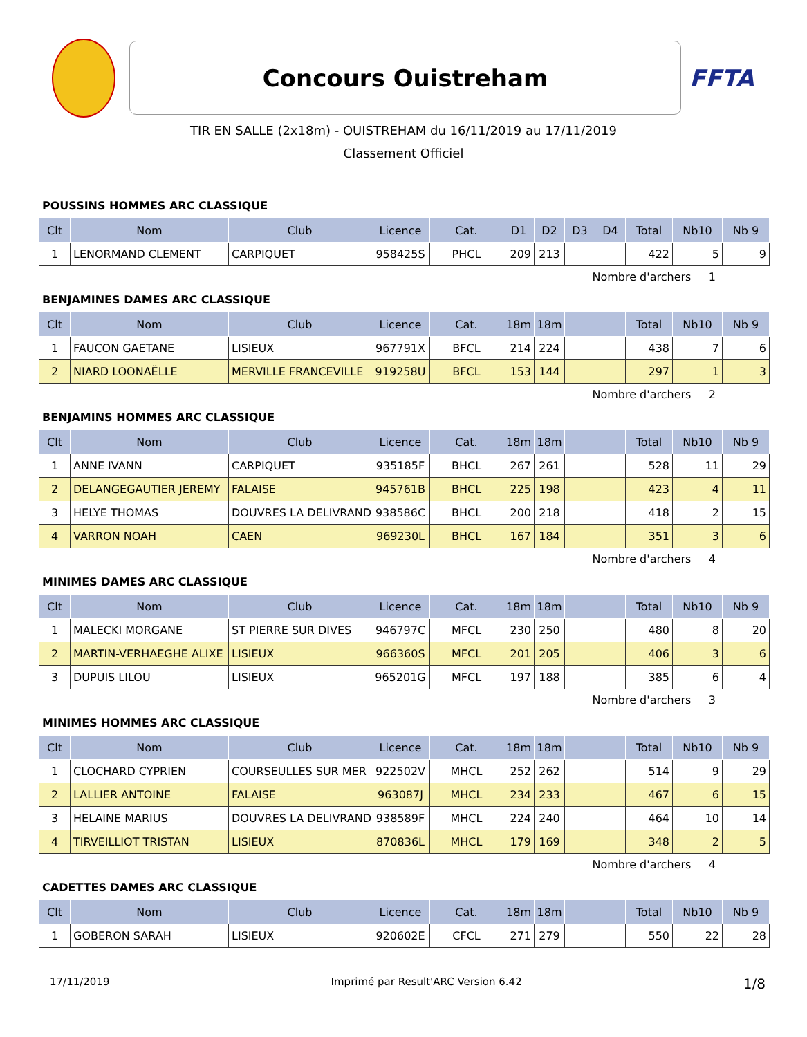Concours Ouistreham
FFTA
TIR EN SALLE (2x18m) - OUISTREHAM du 16/11/2019 au 17/11/2019
Classement Officiel
POUSSINS HOMMES ARC CLASSIQUE
| Clt | Nom | Club | Licence | Cat. | D1 | D2 | D3 | D4 | Total | Nb10 | Nb 9 |
| --- | --- | --- | --- | --- | --- | --- | --- | --- | --- | --- | --- |
| 1 | LENORMAND CLEMENT | CARPIQUET | 958425S | PHCL | 209 | 213 | | | 422 | 5 | 9 |
Nombre d'archers 1
BENJAMINES DAMES ARC CLASSIQUE
| Clt | Nom | Club | Licence | Cat. | 18m | 18m | | | Total | Nb10 | Nb 9 |
| --- | --- | --- | --- | --- | --- | --- | --- | --- | --- | --- | --- |
| 1 | FAUCON GAETANE | LISIEUX | 967791X | BFCL | 214 | 224 | | | 438 | 7 | 6 |
| 2 | NIARD LOONAËLLE | MERVILLE FRANCEVILLE | 919258U | BFCL | 153 | 144 | | | 297 | 1 | 3 |
Nombre d'archers 2
BENJAMINS HOMMES ARC CLASSIQUE
| Clt | Nom | Club | Licence | Cat. | 18m | 18m | | | Total | Nb10 | Nb 9 |
| --- | --- | --- | --- | --- | --- | --- | --- | --- | --- | --- | --- |
| 1 | ANNE IVANN | CARPIQUET | 935185F | BHCL | 267 | 261 | | | 528 | 11 | 29 |
| 2 | DELANGEGAUTIER JEREMY | FALAISE | 945761B | BHCL | 225 | 198 | | | 423 | 4 | 11 |
| 3 | HELYE THOMAS | DOUVRES LA DELIVRAND | 938586C | BHCL | 200 | 218 | | | 418 | 2 | 15 |
| 4 | VARRON NOAH | CAEN | 969230L | BHCL | 167 | 184 | | | 351 | 3 | 6 |
Nombre d'archers 4
MINIMES DAMES ARC CLASSIQUE
| Clt | Nom | Club | Licence | Cat. | 18m | 18m | | | Total | Nb10 | Nb 9 |
| --- | --- | --- | --- | --- | --- | --- | --- | --- | --- | --- | --- |
| 1 | MALECKI MORGANE | ST PIERRE SUR DIVES | 946797C | MFCL | 230 | 250 | | | 480 | 8 | 20 |
| 2 | MARTIN-VERHAEGHE ALIXE | LISIEUX | 966360S | MFCL | 201 | 205 | | | 406 | 3 | 6 |
| 3 | DUPUIS LILOU | LISIEUX | 965201G | MFCL | 197 | 188 | | | 385 | 6 | 4 |
Nombre d'archers 3
MINIMES HOMMES ARC CLASSIQUE
| Clt | Nom | Club | Licence | Cat. | 18m | 18m | | | Total | Nb10 | Nb 9 |
| --- | --- | --- | --- | --- | --- | --- | --- | --- | --- | --- | --- |
| 1 | CLOCHARD CYPRIEN | COURSEULLES SUR MER | 922502V | MHCL | 252 | 262 | | | 514 | 9 | 29 |
| 2 | LALLIER ANTOINE | FALAISE | 963087J | MHCL | 234 | 233 | | | 467 | 6 | 15 |
| 3 | HELAINE MARIUS | DOUVRES LA DELIVRAND | 938589F | MHCL | 224 | 240 | | | 464 | 10 | 14 |
| 4 | TIRVEILLIOT TRISTAN | LISIEUX | 870836L | MHCL | 179 | 169 | | | 348 | 2 | 5 |
Nombre d'archers 4
CADETTES DAMES ARC CLASSIQUE
| Clt | Nom | Club | Licence | Cat. | 18m | 18m | | | Total | Nb10 | Nb 9 |
| --- | --- | --- | --- | --- | --- | --- | --- | --- | --- | --- | --- |
| 1 | GOBERON SARAH | LISIEUX | 920602E | CFCL | 271 | 279 | | | 550 | 22 | 28 |
17/11/2019 Imprimé par Result'ARC Version 6.42 1/8